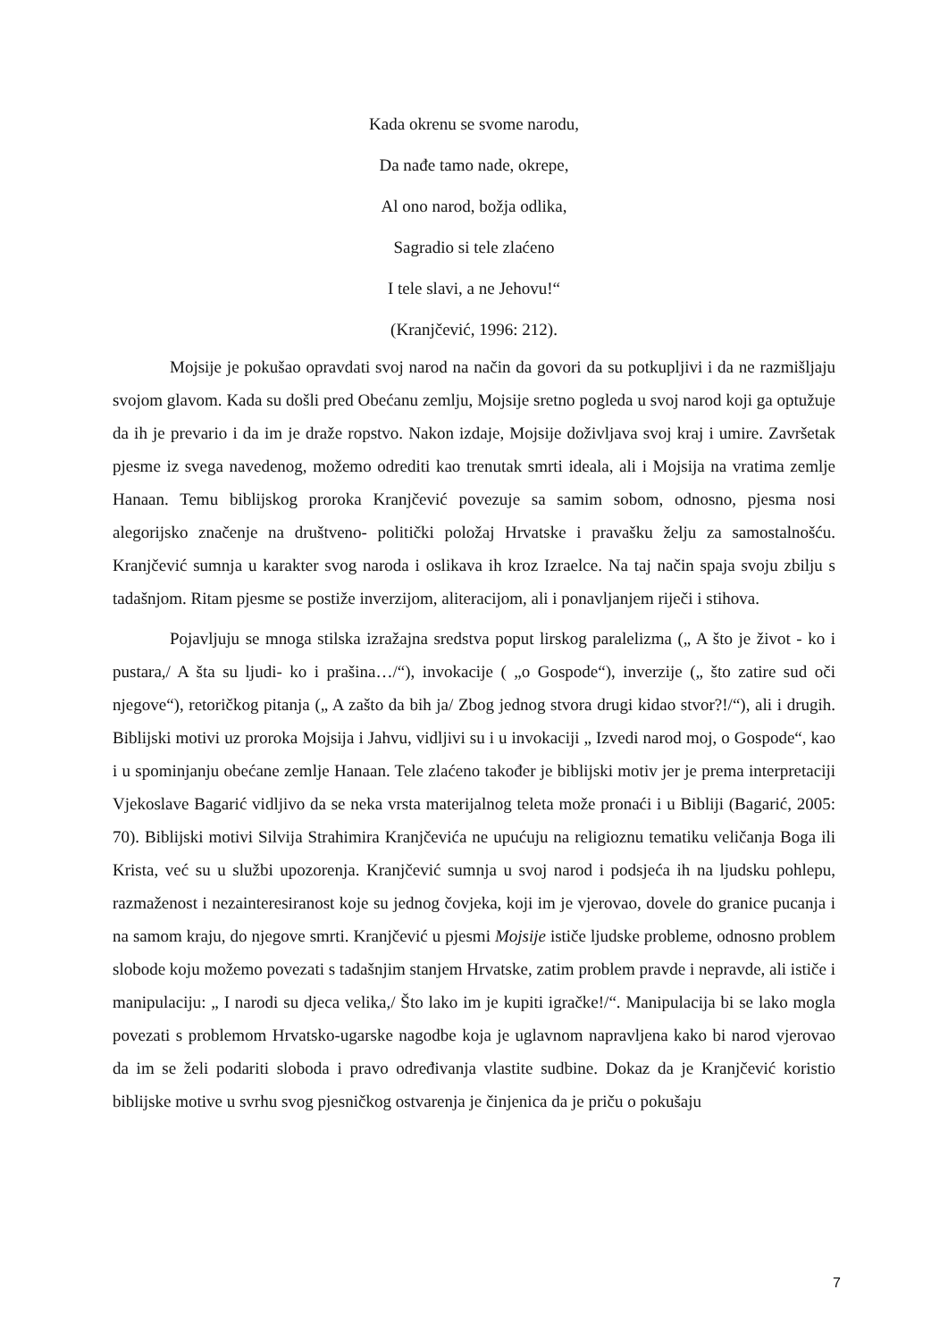Kada okrenu se svome narodu,
Da nađe tamo nade, okrepe,
Al ono narod, božja odlika,
Sagradio si tele zlaćeno
I tele slavi, a ne Jehovu!“
(Kranjčević, 1996: 212).
Mojsije je pokušao opravdati svoj narod na način da govori da su potkupljivi i da ne razmišljaju svojom glavom. Kada su došli pred Obećanu zemlju, Mojsije sretno pogleda u svoj narod koji ga optužuje da ih je prevario i da im je draže ropstvo. Nakon izdaje, Mojsije doživljava svoj kraj i umire. Završetak pjesme iz svega navedenog, možemo odrediti kao trenutak smrti ideala, ali i Mojsija na vratima zemlje Hanaan. Temu biblijskog proroka Kranjčević povezuje sa samim sobom, odnosno, pjesma nosi alegorijsko značenje na društveno- politički položaj Hrvatske i pravašku želju za samostalnošću. Kranjčević sumnja u karakter svog naroda i oslikava ih kroz Izraelce. Na taj način spaja svoju zbilju s tadašnjom. Ritam pjesme se postiže inverzijom, aliteracijom, ali i ponavljanjem riječi i stihova.
Pojavljuju se mnoga stilska izražajna sredstva poput lirskog paralelizma („ A što je život - ko i pustara,/ A šta su ljudi- ko i prašina…/“), invokacije ( „o Gospode“), inverzije („ što zatire sud oči njegove“), retoričkog pitanja („ A zašto da bih ja/ Zbog jednog stvora drugi kidao stvor?!/“), ali i drugih. Biblijski motivi uz proroka Mojsija i Jahvu, vidljivi su i u invokaciji „ Izvedi narod moj, o Gospode“, kao i u spominjanju obećane zemlje Hanaan. Tele zlaćeno također je biblijski motiv jer je prema interpretaciji Vjekoslave Bagarić vidljivo da se neka vrsta materijalnog teleta može pronaći i u Bibliji (Bagarić, 2005: 70). Biblijski motivi Silvija Strahimira Kranjčevića ne upućuju na religioznu tematiku veličanja Boga ili Krista, već su u službi upozorenja. Kranjčević sumnja u svoj narod i podsjeća ih na ljudsku pohlepu, razmaženost i nezainteresiranost koje su jednog čovjeka, koji im je vjerovao, dovele do granice pucanja i na samom kraju, do njegove smrti. Kranjčević u pjesmi Mojsije ističe ljudske probleme, odnosno problem slobode koju možemo povezati s tadašnjim stanjem Hrvatske, zatim problem pravde i nepravde, ali ističe i manipulaciju: „ I narodi su djeca velika,/ Što lako im je kupiti igračke!/“. Manipulacija bi se lako mogla povezati s problemom Hrvatsko-ugarske nagodbe koja je uglavnom napravljena kako bi narod vjerovao da im se želi podariti sloboda i pravo određivanja vlastite sudbine. Dokaz da je Kranjčević koristio biblijske motive u svrhu svog pjesničkog ostvarenja je činjenica da je priču o pokušaju
7